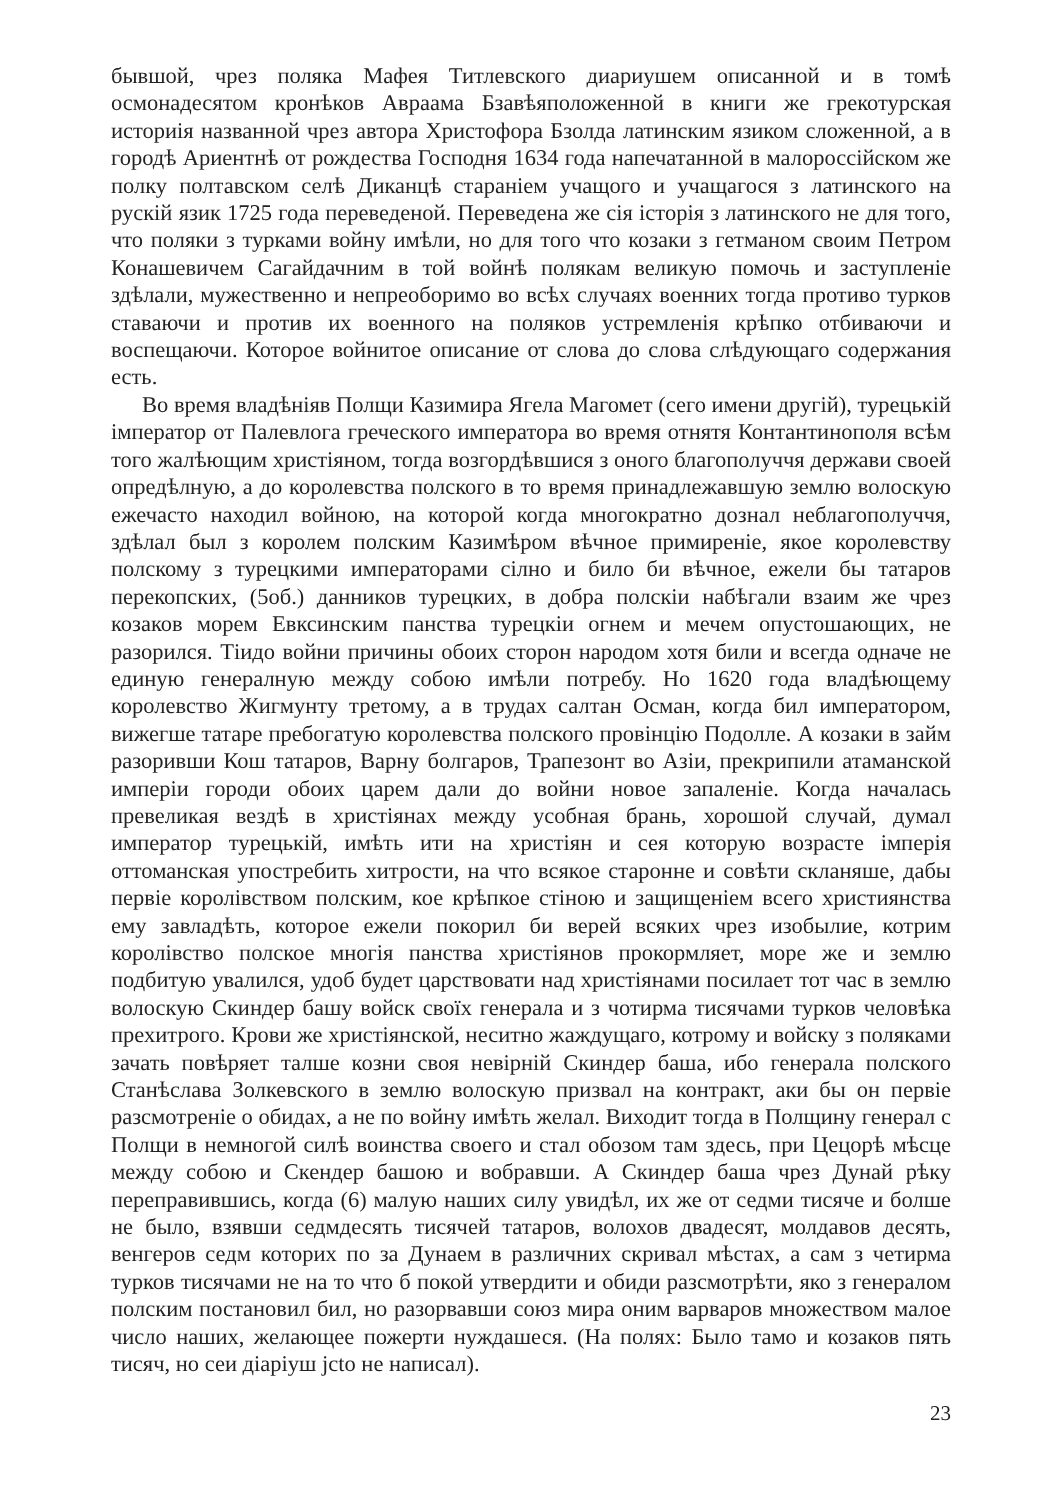бывшой, чрез поляка Мафея Титлевского диариушем описанной и в томѣ осмонадесятом кронѣков Авраама Бзавѣяположенной в книги же грекотурская историія названной чрез автора Христофора Бзолда латинским язиком сложенной, а в городѣ Ариентнѣ от рождества Господня 1634 года напечатанной в малороссійском же полку полтавском селѣ Диканцѣ стараніем учащого и учащагося з латинского на рускій язик 1725 года переведеной. Переведена же сія історія з латинского не для того, что поляки з турками войну имѣли, но для того что козаки з гетманом своим Петром Конашевичем Сагайдачним в той войнѣ полякам великую помочь и заступленіе здѣлали, мужественно и непреоборимо во всѣх случаях военних тогда противо турков ставаючи и против их военного на поляков устремленія крѣпко отбиваючи и воспещаючи. Которое войнитое описание от слова до слова слѣдующаго содержания есть.
Во время владѣніяв Полщи Казимира Ягела Магомет (сего имени другій), турецькій імператор от Палевлога греческого императора во время отнятя Контантинополя всѣм того жалѣющим христіяном, тогда возгордѣвшися з оного благополуччя держави своей опредѣлную, а до королевства полского в то время принадлежавшую землю волоскую ежечасто находил войною, на которой когда многократно дознал неблагополуччя, здѣлал был з королем полским Казимѣром вѣчное примиренiе, якое королевству полскому з турецкими императорами сілно и било би вѣчное, ежели бы татаров перекопских, (5об.) данников турецких, в добра полскіи набѣгали взаим же чрез козаков морем Евксинским панства турецкіи огнем и мечем опустошающих, не разорился. Тіидо войни причины обоих сторон народом хотя били и всегда одначе не единую генералную между собою имѣли потребу. Но 1620 года владѣющему королевство Жигмунту третому, а в трудах салтан Осман, когда бил императором, вижегше татаре пребогатую королевства полского провінцію Подолле. А козаки в займ разоривши Кош татаров, Варну болгаров, Трапезонт во Азіи, прекрипили атаманской имперіи городи обоих царем дали до войни новое запаленіе. Когда началась превеликая вездѣ в христіянах между усобная брань, хорошой случай, думал император турецькій, имѣть ити на христіян и сея которую возрасте імперія оттоманская упостребить хитрости, на что всякое староннe и совѣти скланяше, дабы первіе королівством полским, кое крѣпкое стіною и защищеніем всего християнства ему завладѣть, которое ежели покорил би верей всяких чрез изобылие, котрим королівство полское многія панства христіянов прокормляет, море же и землю подбитую увалился, удоб будет царствовати над христіянами посилает тот час в землю волоскую Скиндер башу войск своїх генерала и з чотирма тисячами турков человѣка прехитрого. Крови же христіянской, неситно жаждущаго, котрому и войску з поляками зачать повѣряет талше козни своя невірній Скиндер баша, ибо генерала полского Станѣслава Золкевского в землю волоскую призвал на контракт, аки бы он первіе разсмотреніе о обидах, а не по войну имѣть желал. Виходит тогда в Полщину генерал с Полщи в немногой силѣ воинства своего и стал обозом там здесь, при Цецорѣ мѣсце между собою и Скендер башою и вобравши. А Скиндер баша чрез Дунай рѣку переправившись, когда (6) малую наших силу увидѣл, их же от седми тисяче и болше не было, взявши седмдесять тисячей татаров, волохов двадесят, молдавов десять, венгеров седм которих по за Дунаем в различних скривал мѣстах, а сам з четирма турков тисячами не на то что б покой утвердити и обиди разсмотрѣти, яко з генералом полским постановил бил, но разорвавши союз мира оним варваров множеством малое число наших, желающее пожерти нуждашеся. (На полях: Было тамо и козаков пять тисяч, но сеи діаріуш jcto не написал).
23